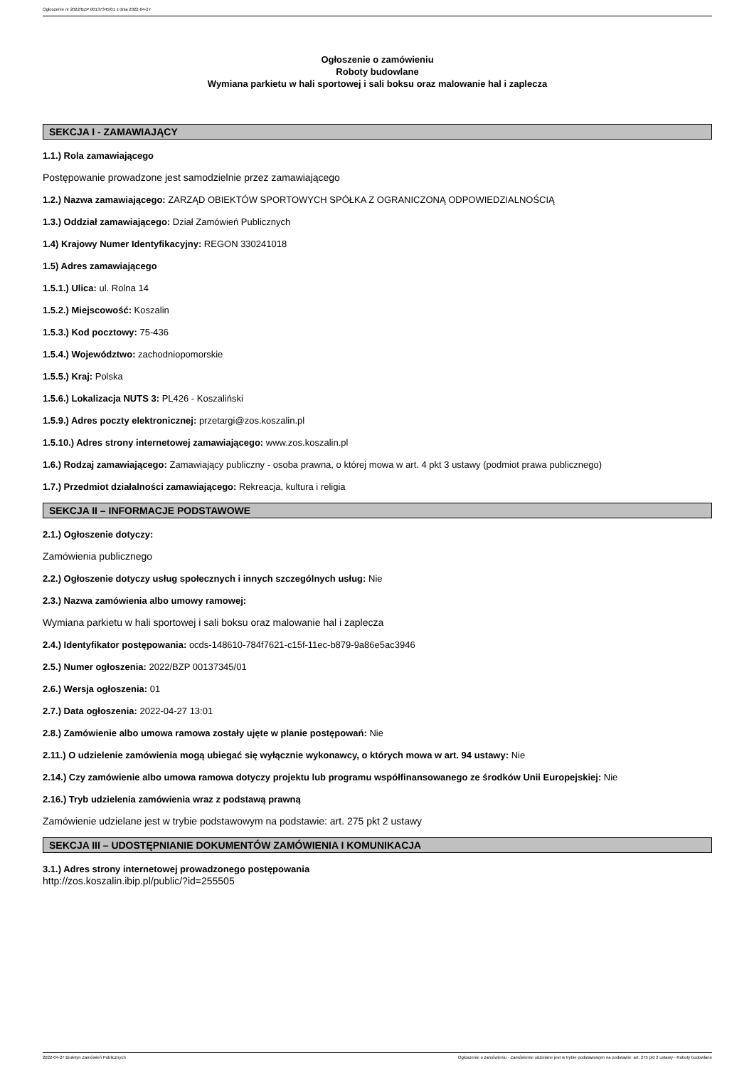Ogłoszenie nr 2022/BZP 00137345/01 z dnia 2022-04-27
Ogłoszenie o zamówieniu
Roboty budowlane
Wymiana parkietu w hali sportowej i sali boksu oraz malowanie hal i zaplecza
SEKCJA I - ZAMAWIAJĄCY
1.1.) Rola zamawiającego
Postępowanie prowadzone jest samodzielnie przez zamawiającego
1.2.) Nazwa zamawiającego: ZARZĄD OBIEKTÓW SPORTOWYCH SPÓŁKA Z OGRANICZONĄ ODPOWIEDZIALNOŚCIĄ
1.3.) Oddział zamawiającego: Dział Zamówień Publicznych
1.4) Krajowy Numer Identyfikacyjny: REGON 330241018
1.5) Adres zamawiającego
1.5.1.) Ulica: ul. Rolna 14
1.5.2.) Miejscowość: Koszalin
1.5.3.) Kod pocztowy: 75-436
1.5.4.) Województwo: zachodniopomorskie
1.5.5.) Kraj: Polska
1.5.6.) Lokalizacja NUTS 3: PL426 - Koszaliński
1.5.9.) Adres poczty elektronicznej: przetargi@zos.koszalin.pl
1.5.10.) Adres strony internetowej zamawiającego: www.zos.koszalin.pl
1.6.) Rodzaj zamawiającego: Zamawiający publiczny - osoba prawna, o której mowa w art. 4 pkt 3 ustawy (podmiot prawa publicznego)
1.7.) Przedmiot działalności zamawiającego: Rekreacja, kultura i religia
SEKCJA II – INFORMACJE PODSTAWOWE
2.1.) Ogłoszenie dotyczy:
Zamówienia publicznego
2.2.) Ogłoszenie dotyczy usług społecznych i innych szczególnych usług: Nie
2.3.) Nazwa zamówienia albo umowy ramowej:
Wymiana parkietu w hali sportowej i sali boksu oraz malowanie hal i zaplecza
2.4.) Identyfikator postępowania: ocds-148610-784f7621-c15f-11ec-b879-9a86e5ac3946
2.5.) Numer ogłoszenia: 2022/BZP 00137345/01
2.6.) Wersja ogłoszenia: 01
2.7.) Data ogłoszenia: 2022-04-27 13:01
2.8.) Zamówienie albo umowa ramowa zostały ujęte w planie postępowań: Nie
2.11.) O udzielenie zamówienia mogą ubiegać się wyłącznie wykonawcy, o których mowa w art. 94 ustawy: Nie
2.14.) Czy zamówienie albo umowa ramowa dotyczy projektu lub programu współfinansowanego ze środków Unii Europejskiej: Nie
2.16.) Tryb udzielenia zamówienia wraz z podstawą prawną
Zamówienie udzielane jest w trybie podstawowym na podstawie: art. 275 pkt 2 ustawy
SEKCJA III – UDOSTĘPNIANIE DOKUMENTÓW ZAMÓWIENIA I KOMUNIKACJA
3.1.) Adres strony internetowej prowadzonego postępowania
http://zos.koszalin.ibip.pl/public/?id=255505
2022-04-27 Biuletyn Zamówień Publicznych Ogłoszenie o zamówieniu - Zamówienie udzielane jest w trybie podstawowym na podstawie: art. 275 pkt 2 ustawy - Roboty budowlane